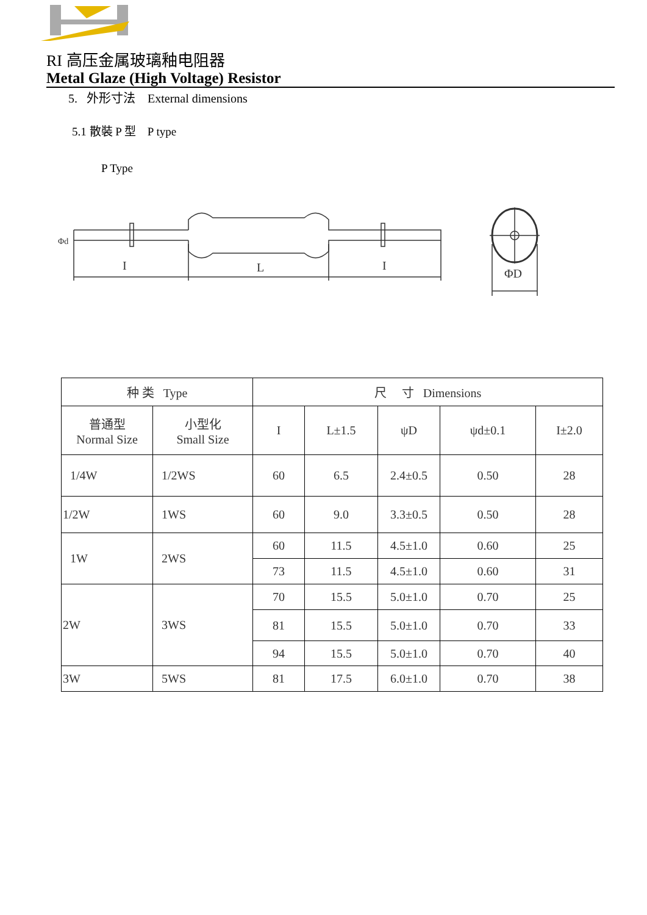RI 高压金属玻璃釉电阻器
Metal Glaze (High Voltage) Resistor
5. 外形寸法 External dimensions
5.1 散裝 P 型 P type
P Type
I
L
I
Φd
ΦD
| 种 类 Type | | 尺 寸 Dimensions | | | | |
| --- | --- | --- | --- | --- | --- | --- |
| 普通型 Normal Size | 小型化 Small Size | I | L±1.5 | ψD | ψd±0.1 | I±2.0 |
| 1/4W | 1/2WS | 60 | 6.5 | 2.4±0.5 | 0.50 | 28 |
| 1/2W | 1WS | 60 | 9.0 | 3.3±0.5 | 0.50 | 28 |
| 1W | 2WS | 60 | 11.5 | 4.5±1.0 | 0.60 | 25 |
| | | 73 | 11.5 | 4.5±1.0 | 0.60 | 31 |
| 2W | 3WS | 70 | 15.5 | 5.0±1.0 | 0.70 | 25 |
| | | 81 | 15.5 | 5.0±1.0 | 0.70 | 33 |
| | | 94 | 15.5 | 5.0±1.0 | 0.70 | 40 |
| 3W | 5WS | 81 | 17.5 | 6.0±1.0 | 0.70 | 38 |